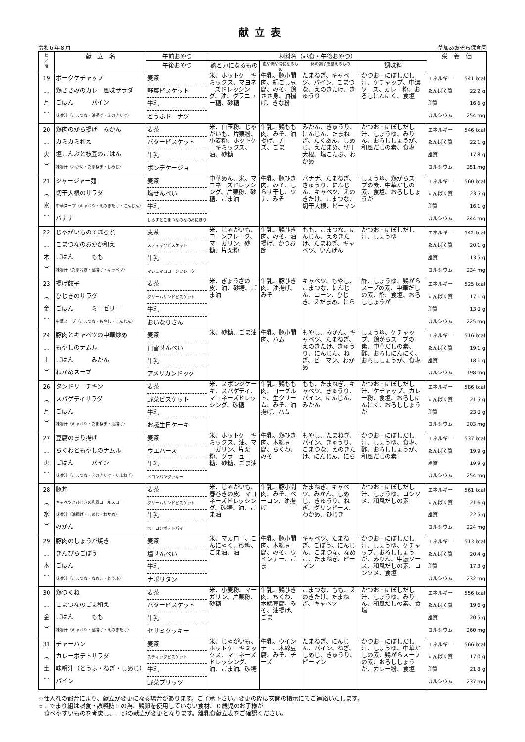献立表
令和６年８月 草加あおぞら保育園
| 日 ／ 曜 | 献 立 名 | 午前おやつ | 材料名（昼食・午後おやつ） | | | | 栄 養 価 |
| --- | --- | --- | --- | --- | --- | --- | --- |
| | | 午後おやつ | 熱と力になるもの | 血や肉や骨になるもの | 体の調子を整えるもの | 調味料 | |
| 19 ︵ 月 ︶ | ポークケチャップ 鶏ささみのカレー風味サラダ ごはん パイン 味噌汁（こまつな・油揚げ・えのきたけ） | 麦茶 野菜ビスケット 牛乳 とうふドーナツ | 米、ホットケーキミックス、マヨネーズドレッシング、油、グラニュー糖、砂糖 | 牛乳、豚小間肉、絹ごし豆腐、みそ、鶏ささ身、油揚げ、きな粉 | たまねぎ、キャベツ、パイン、こまつな、えのきたけ、きゅうり | かつお・にぼしだし汁、ケチャップ、中濃ソース、カレー粉、おろしにんにく、食塩 | エネルギー 541 kcal たんぱく質 22.2 g 脂質 16.6 g カルシウム 254 mg |
| 20 ︵ 火 ︶ | 鶏肉のから揚げ みかん カミカミ和え 塩こんぶと枝豆のごはん 味噌汁（わかめ・たまねぎ・しめじ） | 麦茶 バタービスケット 牛乳 ポンデケージョ | 米、白玉粉、じゃがいも、片栗粉、小麦粉、ホットケーキミックス、油、砂糖 | 牛乳、鶏もも肉、みそ、油揚げ、チーズ、ごま | みかん、きゅうり、にんじん、たまねぎ、たくあん、しめじ、えだまめ、切干大根、塩こんぶ、わかめ | かつお・にぼしだし汁、しょうゆ、みりん、おろししょうが、和風だしの素、食塩 | エネルギー 546 kcal たんぱく質 22.1 g 脂質 17.8 g カルシウム 251 mg |
| 21 ︵ 水 ︶ | ジャージャー麺 切干大根のサラダ 中華スープ（キャベツ・えのきたけ・にんじん） バナナ | 麦茶 塩せんべい 牛乳 しらすとこまつなのなのおにぎり | 中華めん、米、マヨネーズドレッシング、片栗粉、砂糖、ごま油 | 牛乳、豚ひき肉、みそ、しらす干し、ツナ、みそ | バナナ、たまねぎ、きゅうり、にんじん、キャベツ、えのきたけ、こまつな、切干大根、ピーマン | しょうゆ、鶏がらスープの素、中華だしの素、食塩、おろししょうが | エネルギー 560 kcal たんぱく質 23.5 g 脂質 16.1 g カルシウム 244 mg |
| 22 ︵ 木 ︶ | じゃがいものそぼろ煮 こまつなのおかか和え ごはん もも 味噌汁（たまねぎ・油揚げ・キャベツ） | 麦茶 スティックビスケット 牛乳 マシュマロコーンフレーク | 米、じゃがいも、コーンフレーク、マーガリン、砂糖、片栗粉 | 牛乳、鶏ひき肉、みそ、油揚げ、かつお節 | もも、こまつな、にんじん、えのきたけ、たまねぎ、キャベツ、いんげん | かつお・にぼしだし汁、しょうゆ | エネルギー 542 kcal たんぱく質 20.1 g 脂質 13.5 g カルシウム 234 mg |
| 23 ︵ 金 ︶ | 揚げ餃子 ひじきのサラダ ごはん ミニゼリー 中華スープ（こまつな・もやし・にんじん） | 麦茶 クリームサンドビスケット 牛乳 おいなりさん | 米、ぎょうざの皮、油、砂糖、ごま油 | 牛乳、豚ひき肉、油揚げ、みそ | キャベツ、もやし、こまつな、にんじん、コーン、ひじき、えだまめ、にら | 酢、しょうゆ、鶏がらスープの素、中華だしの素、酢、食塩、おろししょうが | エネルギー 525 kcal たんぱく質 17.1 g 脂質 13.0 g カルシウム 225 mg |
| 24 ︵ 土 ︶ | 豚肉とキャベツの中華炒め もやしのナムル ごはん みかん わかめスープ | 麦茶 白雪せんべい 牛乳 アメリカンドッグ | 米、砂糖、ごま油 | 牛乳、豚小間肉、ハム | もやし、みかん、キャベツ、たまねぎ、えのきたけ、きゅうり、にんじん、ねぎ、ピーマン、わかめ | しょうゆ、ケチャップ、鶏がらスープの素、中華だしの素、酢、おろしにんにく、おろししょうが、食塩 | エネルギー 516 kcal たんぱく質 19.1 g 脂質 18.1 g カルシウム 198 mg |
| 26 ︵ 月 ︶ | タンドリーチキン スパゲティサラダ ごはん 味噌汁（キャベツ・たまねぎ・油揚げ） | 麦茶 野菜ビスケット 牛乳 お誕生日ケーキ | 米、スポンジケーキ、スパゲティ、マヨネーズドレッシング、砂糖 | 牛乳、鶏もも肉、ヨーグルト、生クリーム、みそ、油揚げ、ハム | もも、たまねぎ、キャベツ、きゅうり、パイン、にんじん、みかん | かつお・にぼしだし汁、ケチャップ、カレー粉、食塩、おろしにんにく、おろししょうが | エネルギー 586 kcal たんぱく質 21.5 g 脂質 23.0 g カルシウム 203 mg |
| 27 ︵ 火 ︶ | 豆腐のまり揚げ ちくわともやしのナムル ごはん パイン 味噌汁（こまつな・えのきたけ・たまねぎ） | 麦茶 ウエハース 牛乳 メロンパンクッキー | 米、ホットケーキミックス、油、マーガリン、片栗粉、グラニュー糖、砂糖、ごま油 | 牛乳、鶏ひき肉、木綿豆腐、ちくわ、みそ | もやし、たまねぎ、パイン、きゅうり、こまつな、えのきたけ、にんじん、にら | かつお・にぼしだし汁、しょうゆ、食塩、酢、おろししょうが、和風だしの素 | エネルギー 537 kcal たんぱく質 19.9 g 脂質 19.9 g カルシウム 254 mg |
| 28 ︵ 水 ︶ | 豚丼 キャベツとひじきの和風コールスロー 味噌汁（油揚げ・しめじ・わかめ） みかん | 麦茶 クリームサンドビスケット 牛乳 ベーコンポテトパイ | 米、じゃがいも、春巻きの皮、マヨネーズドレッシング、砂糖、油、ごま油 | 牛乳、豚小間肉、みそ、ベーコン、油揚げ | たまねぎ、キャベツ、みかん、しめじ、きゅうり、ねぎ、グリンピース、わかめ、ひじき | かつお・にぼしだし汁、しょうゆ、コンソメ、和風だしの素 | エネルギー 561 kcal たんぱく質 21.6 g 脂質 22.5 g カルシウム 224 mg |
| 29 ︵ 木 ︶ | 豚肉のしょうが焼き きんぴらごぼう ごはん 味噌汁（こまつな・なめこ・とうふ） | 麦茶 塩せんべい 牛乳 ナポリタン | 米、マカロニ、こんにゃく、砂糖、ごま油、油 | 牛乳、豚小間肉、木綿豆腐、みそ、ウインナー、ごま | キャベツ、たまねぎ、ごぼう、にんじん、こまつな、なめこ、たまねぎ、ピーマン | かつお・にぼしだし汁、しょうゆ、ケチャップ、おろししょうが、みりん、中濃ソース、和風だしの素、コンソメ、食塩 | エネルギー 513 kcal たんぱく質 20.4 g 脂質 17.3 g カルシウム 232 mg |
| 30 ︵ 金 ︶ | 鶏つくね こまつなのごま和え ごはん もも 味噌汁（キャベツ・油揚げ・えのきたけ） | 麦茶 バタービスケット 牛乳 セサミクッキー | 米、小麦粉、マーガリン、片栗粉、砂糖 | 牛乳、鶏ひき肉、ちくわ、木綿豆腐、みそ、油揚げ、ごま | こまつな、もも、えのきたけ、たまねぎ、キャベツ | かつお・にぼしだし汁、しょうゆ、みりん、和風だしの素、食塩 | エネルギー 556 kcal たんぱく質 19.6 g 脂質 20.5 g カルシウム 260 mg |
| 31 ︵ 土 ︶ | チャーハン カレーポテトサラダ 味噌汁（とうふ・ねぎ・しめじ） パイン | 麦茶 スティックビスケット 牛乳 野菜プリッツ | 米、じゃがいも、ホットケーキミックス、マヨネーズドレッシング、油、ごま油、砂糖 | 牛乳、ウインナー、木綿豆腐、みそ、チーズ | たまねぎ、にんじん、パイン、ねぎ、しめじ、きゅうり、ピーマン | かつお・にぼしだし汁、しょうゆ、中華だしの素、鶏がらスープの素、おろししょうが、カレー粉、食塩 | エネルギー 566 kcal たんぱく質 17.0 g 脂質 21.8 g カルシウム 237 mg |
☆仕入れの都合により、献立が変更になる場合があります。ご了承下さい。変更の際は玄関の掲示にてご連絡いたします。
☆こでまり組は誤食・誤嚥防止の為、鶏卵を使用していない食材、０歳児のお子様が
　食べやすいものを考慮し、一部の献立が変更となります。離乳食献立表をご確認ください。